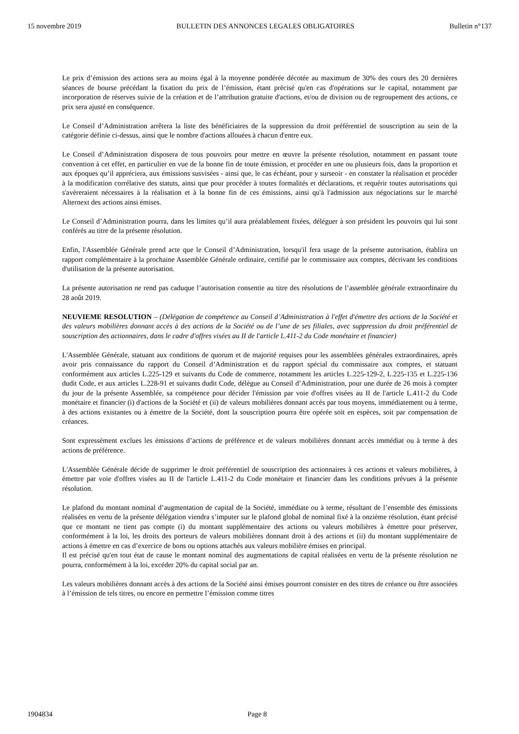15 novembre 2019 BULLETIN DES ANNONCES LEGALES OBLIGATOIRES Bulletin n°137
Le prix d’émission des actions sera au moins égal à la moyenne pondérée décotée au maximum de 30% des cours des 20 dernières séances de bourse précédant la fixation du prix de l’émission, étant précisé qu'en cas d'opérations sur le capital, notamment par incorporation de réserves suivie de la création et de l’attribution gratuite d'actions, et/ou de division ou de regroupement des actions, ce prix sera ajusté en conséquence.
Le Conseil d’Administration arrêtera la liste des bénéficiaires de la suppression du droit préférentiel de souscription au sein de la catégorie définie ci-dessus, ainsi que le nombre d'actions allouées à chacun d'entre eux.
Le Conseil d’Administration disposera de tous pouvoirs pour mettre en œuvre la présente résolution, notamment en passant toute convention à cet effet, en particulier en vue de la bonne fin de toute émission, et procéder en une ou plusieurs fois, dans la proportion et aux époques qu’il appréciera, aux émissions susvisées - ainsi que, le cas échéant, pour y surseoir - en constater la réalisation et procéder à la modification corrélative des statuts, ainsi que pour procéder à toutes formalités et déclarations, et requérir toutes autorisations qui s'avèreraient nécessaires à la réalisation et à la bonne fin de ces émissions, ainsi qu'à l'admission aux négociations sur le marché Alternext des actions ainsi émises.
Le Conseil d’Administration pourra, dans les limites qu’il aura préalablement fixées, déléguer à son président les pouvoirs qui lui sont conférés au titre de la présente résolution.
Enfin, l'Assemblée Générale prend acte que le Conseil d’Administration, lorsqu'il fera usage de la présente autorisation, établira un rapport complémentaire à la prochaine Assemblée Générale ordinaire, certifié par le commissaire aux comptes, décrivant les conditions d'utilisation de la présente autorisation.
La présente autorisation ne rend pas caduque l’autorisation consentie au titre des résolutions de l’assemblée générale extraordinaire du 28 août 2019.
NEUVIEME RESOLUTION – (Délégation de compétence au Conseil d’Administration à l'effet d'émettre des actions de la Société et des valeurs mobilières donnant accès à des actions de la Société ou de l’une de ses filiales, avec suppression du droit préférentiel de souscription des actionnaires, dans le cadre d'offres visées au II de l'article L.411-2 du Code monétaire et financier)
L'Assemblée Générale, statuant aux conditions de quorum et de majorité requises pour les assemblées générales extraordinaires, après avoir pris connaissance du rapport du Conseil d’Administration et du rapport spécial du commissaire aux comptes, et statuant conformément aux articles L.225-129 et suivants du Code de commerce, notamment les articles L.225-129-2, L.225-135 et L.225-136 dudit Code, et aux articles L.228-91 et suivants dudit Code, délègue au Conseil d’Administration, pour une durée de 26 mois à compter du jour de la présente Assemblée, sa compétence pour décider l'émission par voie d'offres visées au II de l'article L.411-2 du Code monétaire et financier (i) d'actions de la Société et (ii) de valeurs mobilières donnant accès par tous moyens, immédiatement ou à terme, à des actions existantes ou à émettre de la Société, dont la souscription pourra être opérée soit en espèces, soit par compensation de créances.
Sont expressément exclues les émissions d’actions de préférence et de valeurs mobilières donnant accès immédiat ou à terme à des actions de préférence.
L'Assemblée Générale décide de supprimer le droit préférentiel de souscription des actionnaires à ces actions et valeurs mobilières, à émettre par voie d'offres visées au II de l'article L.411-2 du Code monétaire et financier dans les conditions prévues à la présente résolution.
Le plafond du montant nominal d’augmentation de capital de la Société, immédiate ou à terme, résultant de l’ensemble des émissions réalisées en vertu de la présente délégation viendra s’imputer sur le plafond global de nominal fixé à la onzième résolution, étant précisé que ce montant ne tient pas compte (i) du montant supplémentaire des actions ou valeurs mobilières à émettre pour préserver, conformément à la loi, les droits des porteurs de valeurs mobilières donnant droit à des actions et (ii) du montant supplémentaire de actions à émettre en cas d’exercice de bons ou options attachés aux valeurs mobilière émises en principal.
Il est précisé qu'en tout état de cause le montant nominal des augmentations de capital réalisées en vertu de la présente résolution ne pourra, conformément à la loi, excéder 20% du capital social par an.
Les valeurs mobilières donnant accès à des actions de la Société ainsi émises pourront consister en des titres de créance ou être associées à l’émission de tels titres, ou encore en permettre l’émission comme titres
1904834 Page 8